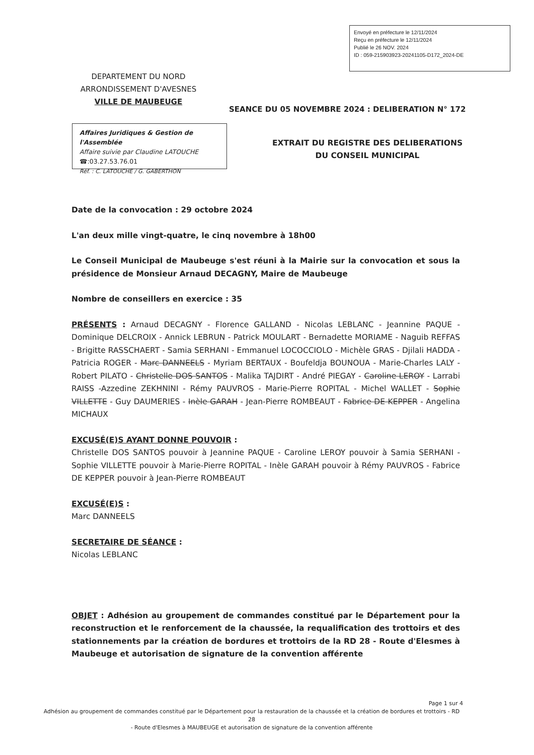Envoyé en préfecture le 12/11/2024
Reçu en préfecture le 12/11/2024
Publié le 26 NOV. 2024
ID : 059-215903923-20241105-D172_2024-DE
DEPARTEMENT DU NORD
ARRONDISSEMENT D'AVESNES
VILLE DE MAUBEUGE
SEANCE DU 05 NOVEMBRE 2024 : DELIBERATION N° 172
Affaires Juridiques & Gestion de l'Assemblée
Affaire suivie par Claudine LATOUCHE
☎:03.27.53.76.01
Réf. : C. LATOUCHE / G. GABERTHON
EXTRAIT DU REGISTRE DES DELIBERATIONS
DU CONSEIL MUNICIPAL
Date de la convocation : 29 octobre 2024
L'an deux mille vingt-quatre, le cinq novembre à 18h00
Le Conseil Municipal de Maubeuge s'est réuni à la Mairie sur la convocation et sous la présidence de Monsieur Arnaud DECAGNY, Maire de Maubeuge
Nombre de conseillers en exercice : 35
PRÉSENTS : Arnaud DECAGNY - Florence GALLAND - Nicolas LEBLANC - Jeannine PAQUE - Dominique DELCROIX - Annick LEBRUN - Patrick MOULART - Bernadette MORIAME - Naguib REFFAS - Brigitte RASSCHAERT - Samia SERHANI - Emmanuel LOCOCCIOLO - Michèle GRAS - Djilali HADDA - Patricia ROGER - Marc DANNEELS - Myriam BERTAUX - Boufeldja BOUNOUA - Marie-Charles LALY - Robert PILATO - Christelle DOS SANTOS - Malika TAJDIRT - André PIEGAY - Caroline LEROY - Larrabi RAISS -Azzedine ZEKHNINI - Rémy PAUVROS - Marie-Pierre ROPITAL - Michel WALLET - Sophie VILLETTE - Guy DAUMERIES - Inèle GARAH - Jean-Pierre ROMBEAUT - Fabrice DE KEPPER - Angelina MICHAUX
EXCUSÉ(E)S AYANT DONNE POUVOIR :
Christelle DOS SANTOS pouvoir à Jeannine PAQUE - Caroline LEROY pouvoir à Samia SERHANI - Sophie VILLETTE pouvoir à Marie-Pierre ROPITAL - Inèle GARAH pouvoir à Rémy PAUVROS - Fabrice DE KEPPER pouvoir à Jean-Pierre ROMBEAUT
EXCUSÉ(E)S :
Marc DANNEELS
SECRETAIRE DE SÉANCE :
Nicolas LEBLANC
OBJET : Adhésion au groupement de commandes constitué par le Département pour la reconstruction et le renforcement de la chaussée, la requalification des trottoirs et des stationnements par la création de bordures et trottoirs de la RD 28 - Route d'Elesmes à Maubeuge et autorisation de signature de la convention afférente
Page 1 sur 4
Adhésion au groupement de commandes constitué par le Département pour la restauration de la chaussée et la création de bordures et trottoirs - RD 28
- Route d'Elesmes à MAUBEUGE et autorisation de signature de la convention afférente